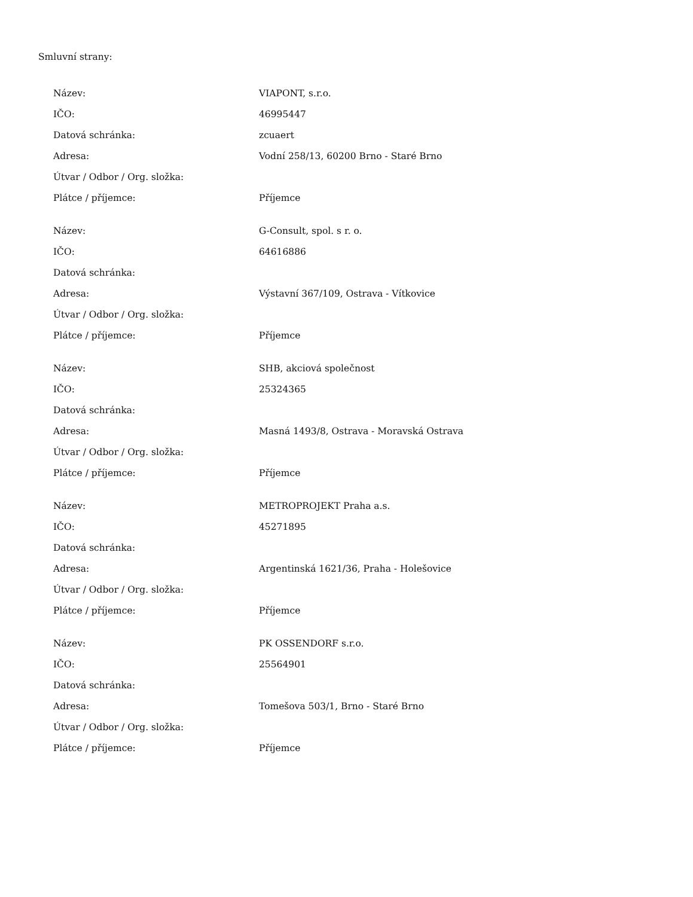Smluvní strany:
| Název: | VIAPONT, s.r.o. |
| IČO: | 46995447 |
| Datová schránka: | zcuaert |
| Adresa: | Vodní 258/13, 60200 Brno - Staré Brno |
| Útvar / Odbor / Org. složka: | |
| Plátce / příjemce: | Příjemce |
| Název: | G-Consult, spol. s r. o. |
| IČO: | 64616886 |
| Datová schránka: | |
| Adresa: | Výstavní 367/109, Ostrava - Vítkovice |
| Útvar / Odbor / Org. složka: | |
| Plátce / příjemce: | Příjemce |
| Název: | SHB, akciová společnost |
| IČO: | 25324365 |
| Datová schránka: | |
| Adresa: | Masná 1493/8, Ostrava - Moravská Ostrava |
| Útvar / Odbor / Org. složka: | |
| Plátce / příjemce: | Příjemce |
| Název: | METROPROJEKT Praha a.s. |
| IČO: | 45271895 |
| Datová schránka: | |
| Adresa: | Argentinská 1621/36, Praha - Holešovice |
| Útvar / Odbor / Org. složka: | |
| Plátce / příjemce: | Příjemce |
| Název: | PK OSSENDORF s.r.o. |
| IČO: | 25564901 |
| Datová schránka: | |
| Adresa: | Tomešova 503/1, Brno - Staré Brno |
| Útvar / Odbor / Org. složka: | |
| Plátce / příjemce: | Příjemce |